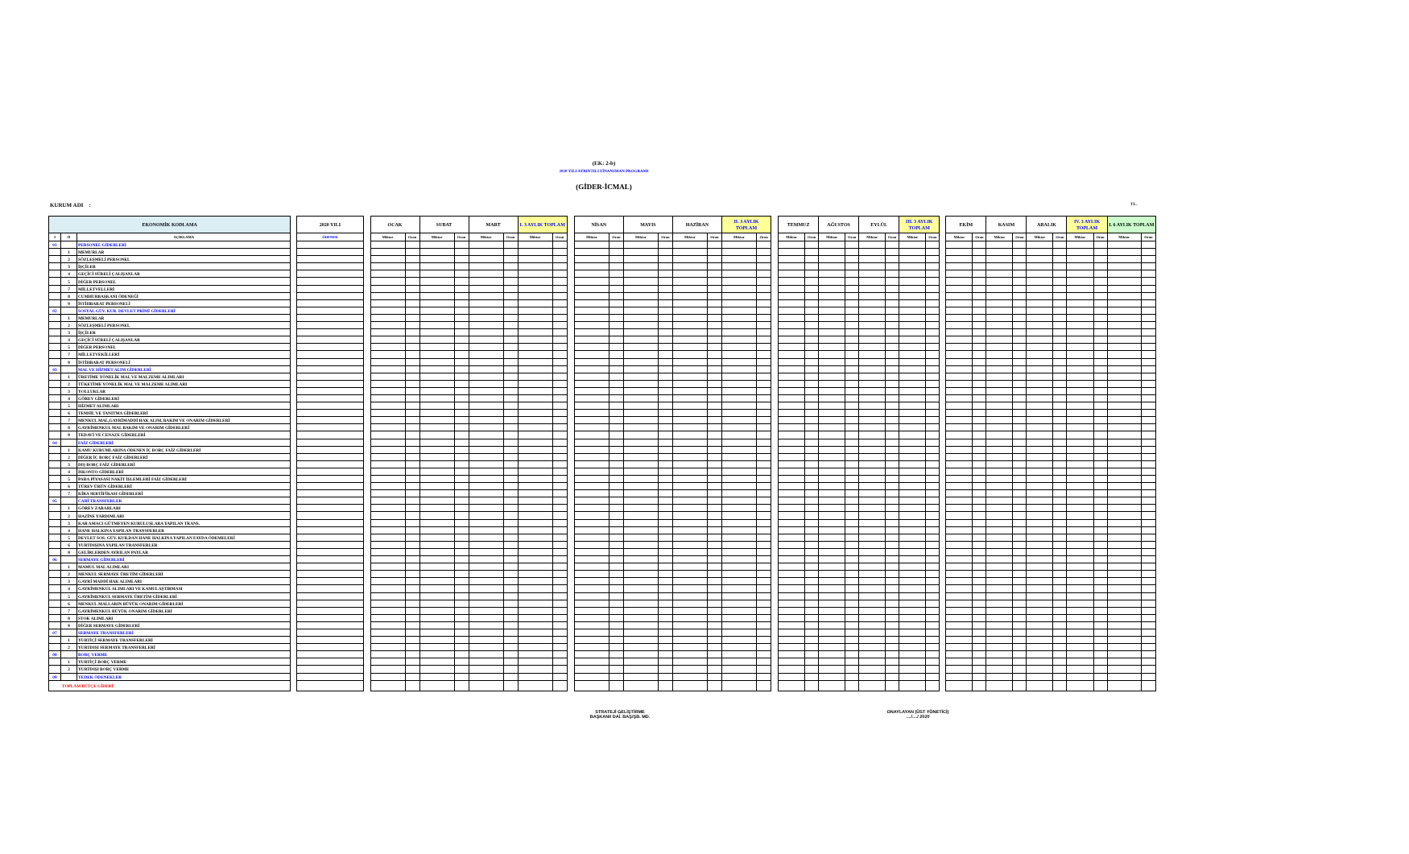(EK: 2-b)
2020 YILI AYRINTILI FİNANSMAN PROGRAMI
(GİDER-İCMAL)
KURUM ADI : TL.
| EKONOMİK KODLAMA | | | | 2020 YILI | | OCAK | | SUBAT | | MART | | I. 3 AYLIK TOPLAM | | | NİSAN | | MAYIS | | HAZİRAN | | II. 3 AYLIK TOPLAM | | | TEMMUZ | | AĞUSTOS | | EYLÜL | | III. 3 AYLIK TOPLAM | | | EKİM | | KASIM | | ARALIK | | IV. 3 AYLIK TOPLAM | | I. 6 AYLIK TOPLAM | |
| --- | --- | --- | --- | --- | --- | --- | --- | --- | --- | --- | --- | --- | --- | --- | --- | --- | --- | --- | --- | --- | --- | --- | --- | --- | --- | --- | --- | --- | --- | --- | --- | --- | --- | --- | --- | --- | --- | --- | --- | --- | --- | --- |
| I | II | AÇIKLAMA | | ÖDENEK | | Miktar | Oran | Miktar | Oran | Miktar | Oran | Miktar | Oran | | Miktar | Oran | Miktar | Oran | Miktar | Oran | Miktar | Oran | | Miktar | Oran | Miktar | Oran | Miktar | Oran | Miktar | Oran | | Miktar | Oran | Miktar | Oran | Miktar | Oran | Miktar | Oran | Miktar | Oran |
| 01 | | PERSONEL GİDERLERİ | | | | | | | | | | | | | | | | | | | | | | | | | | | | | | | | | | | | | | | | |
| | 1 | MEMURLAR | | | | | | | | | | | | | | | | | | | | | | | | | | | | | | | | | | | | | | | | |
| | 2 | SÖZLEŞMELİ PERSONEL | | | | | | | | | | | | | | | | | | | | | | | | | | | | | | | | | | | | | | | | |
| | 3 | İŞÇİLER | | | | | | | | | | | | | | | | | | | | | | | | | | | | | | | | | | | | | | | | |
| | 4 | GEÇİCİ SÜRELİ ÇALIŞANLAR | | | | | | | | | | | | | | | | | | | | | | | | | | | | | | | | | | | | | | | | |
| | 5 | DİĞER PERSONEL | | | | | | | | | | | | | | | | | | | | | | | | | | | | | | | | | | | | | | | | |
| | 7 | MİLLETVELLERİ | | | | | | | | | | | | | | | | | | | | | | | | | | | | | | | | | | | | | | | | |
| | 8 | CUMHURBAŞKANI ÖDENEĞİ | | | | | | | | | | | | | | | | | | | | | | | | | | | | | | | | | | | | | | | | |
| | 9 | İSTİHBARAT PERSONELİ | | | | | | | | | | | | | | | | | | | | | | | | | | | | | | | | | | | | | | | | |
| 02 | | SOSYAL GÜV. KUR. DEVLET PRİMİ GİDERLERİ | | | | | | | | | | | | | | | | | | | | | | | | | | | | | | | | | | | | | | | | |
| | 1 | MEMURLAR | | | | | | | | | | | | | | | | | | | | | | | | | | | | | | | | | | | | | | | | |
| | 2 | SÖZLEŞMELİ PERSONEL | | | | | | | | | | | | | | | | | | | | | | | | | | | | | | | | | | | | | | | | |
| | 3 | İŞÇİLER | | | | | | | | | | | | | | | | | | | | | | | | | | | | | | | | | | | | | | | | |
| | 4 | GEÇİCİ SÜRELİ ÇALIŞANLAR | | | | | | | | | | | | | | | | | | | | | | | | | | | | | | | | | | | | | | | | |
| | 5 | DİĞER PERSONEL | | | | | | | | | | | | | | | | | | | | | | | | | | | | | | | | | | | | | | | | |
| | 7 | MİLLETVEKİLLERİ | | | | | | | | | | | | | | | | | | | | | | | | | | | | | | | | | | | | | | | | |
| | 9 | İSTİHBARAT PERSONELİ | | | | | | | | | | | | | | | | | | | | | | | | | | | | | | | | | | | | | | | | |
| 03 | | MAL VE HİZMET ALIM GİDERLERİ | | | | | | | | | | | | | | | | | | | | | | | | | | | | | | | | | | | | | | | | |
| | 1 | ÜRETİME YÖNELİK MAL VE MALZEME ALIMLARI | | | | | | | | | | | | | | | | | | | | | | | | | | | | | | | | | | | | | | | | |
| | 2 | TÜKETİME YÖNELİK MAL VE MALZEME ALIMLARI | | | | | | | | | | | | | | | | | | | | | | | | | | | | | | | | | | | | | | | | |
| | 3 | YOLLUKLAR | | | | | | | | | | | | | | | | | | | | | | | | | | | | | | | | | | | | | | | | |
| | 4 | GÖREV GİDERLERİ | | | | | | | | | | | | | | | | | | | | | | | | | | | | | | | | | | | | | | | | |
| | 5 | HİZMET ALIMLARI | | | | | | | | | | | | | | | | | | | | | | | | | | | | | | | | | | | | | | | | |
| | 6 | TEMSİL VE TANITMA GİDERLERİ | | | | | | | | | | | | | | | | | | | | | | | | | | | | | | | | | | | | | | | | |
| | 7 | MENKUL MAL,GAYRİMADDİ HAK ALIM, BAKIM VE ONARIM GİDERLERİ | | | | | | | | | | | | | | | | | | | | | | | | | | | | | | | | | | | | | | | | |
| | 8 | GAYRİMENKUL MAL BAKIM VE ONARIM GİDERLERİ | | | | | | | | | | | | | | | | | | | | | | | | | | | | | | | | | | | | | | | | |
| | 9 | TEDAVİ VE CENAZE GİDERLERİ | | | | | | | | | | | | | | | | | | | | | | | | | | | | | | | | | | | | | | | | |
| 04 | | FAİZ GİDERLERİ | | | | | | | | | | | | | | | | | | | | | | | | | | | | | | | | | | | | | | | | |
| | 1 | KAMU KURUMLARINA ÖDENEN İÇ BORÇ FAİZ GİDERLERİ | | | | | | | | | | | | | | | | | | | | | | | | | | | | | | | | | | | | | | | | |
| | 2 | DİĞER İÇ BORÇ FAİZ GİDERLERİ | | | | | | | | | | | | | | | | | | | | | | | | | | | | | | | | | | | | | | | | |
| | 3 | DIŞ BORÇ FAİZ GİDERLERİ | | | | | | | | | | | | | | | | | | | | | | | | | | | | | | | | | | | | | | | | |
| | 4 | İSKONTO GİDERLERİ | | | | | | | | | | | | | | | | | | | | | | | | | | | | | | | | | | | | | | | | |
| | 5 | PARA PİYASASI NAKİT İŞLEMLERİ FAİZ GİDERLERİ | | | | | | | | | | | | | | | | | | | | | | | | | | | | | | | | | | | | | | | | |
| | 6 | TÜREV ÜRÜN GİDERLERİ | | | | | | | | | | | | | | | | | | | | | | | | | | | | | | | | | | | | | | | | |
| | 7 | KİRA SERTİFİKASI GİDERLERİ | | | | | | | | | | | | | | | | | | | | | | | | | | | | | | | | | | | | | | | | |
| 05 | | CARİ TRANSFERLER | | | | | | | | | | | | | | | | | | | | | | | | | | | | | | | | | | | | | | | | |
| | 1 | GÖREV ZARARLARI | | | | | | | | | | | | | | | | | | | | | | | | | | | | | | | | | | | | | | | | |
| | 2 | HAZİNE YARDIMLARI | | | | | | | | | | | | | | | | | | | | | | | | | | | | | | | | | | | | | | | | |
| | 3 | KAR AMACI GÜTMEYEN KURULUŞLARA YAPILAN TRANS. | | | | | | | | | | | | | | | | | | | | | | | | | | | | | | | | | | | | | | | | |
| | 4 | HANE HALKINA YAPILAN TRANSFERLER | | | | | | | | | | | | | | | | | | | | | | | | | | | | | | | | | | | | | | | | |
| | 5 | DEVLET SOS. GÜV. KUR.DAN HANE HALKINA YAPILAN FAYDA ÖDEMELERİ | | | | | | | | | | | | | | | | | | | | | | | | | | | | | | | | | | | | | | | | |
| | 6 | YURTDIŞINA YAPILAN TRANSFERLER | | | | | | | | | | | | | | | | | | | | | | | | | | | | | | | | | | | | | | | | |
| | 8 | GELİRLERDEN AYRILAN PAYLAR | | | | | | | | | | | | | | | | | | | | | | | | | | | | | | | | | | | | | | | | |
| 06 | | SERMAYE GİDERLERİ | | | | | | | | | | | | | | | | | | | | | | | | | | | | | | | | | | | | | | | | |
| | 1 | MAMUL MAL ALIMLARI | | | | | | | | | | | | | | | | | | | | | | | | | | | | | | | | | | | | | | | | |
| | 2 | MENKUL SERMAYE ÜRETİM GİDERLERİ | | | | | | | | | | | | | | | | | | | | | | | | | | | | | | | | | | | | | | | | |
| | 3 | GAYRİ MADDİ HAK ALIMLARI | | | | | | | | | | | | | | | | | | | | | | | | | | | | | | | | | | | | | | | | |
| | 4 | GAYRİMENKUL ALIMLARI VE KAMULAŞTIRMASI | | | | | | | | | | | | | | | | | | | | | | | | | | | | | | | | | | | | | | | | |
| | 5 | GAYRİMENKUL SERMAYE ÜRETİM GİDERLERİ | | | | | | | | | | | | | | | | | | | | | | | | | | | | | | | | | | | | | | | | |
| | 6 | MENKUL MALLARIN BÜYÜK ONARIM GİDERLERİ | | | | | | | | | | | | | | | | | | | | | | | | | | | | | | | | | | | | | | | | |
| | 7 | GAYRİMENKUL BÜYÜK ONARIM GİDERLERİ | | | | | | | | | | | | | | | | | | | | | | | | | | | | | | | | | | | | | | | | |
| | 8 | STOK ALIMLARI | | | | | | | | | | | | | | | | | | | | | | | | | | | | | | | | | | | | | | | | |
| | 9 | DİĞER SERMAYE GİDERLERİ | | | | | | | | | | | | | | | | | | | | | | | | | | | | | | | | | | | | | | | | |
| 07 | | SERMAYE TRANSFERLERİ | | | | | | | | | | | | | | | | | | | | | | | | | | | | | | | | | | | | | | | | |
| | 1 | YURTİÇİ SERMAYE TRANSFERLERİ | | | | | | | | | | | | | | | | | | | | | | | | | | | | | | | | | | | | | | | | |
| | 2 | YURTDIŞI SERMAYE TRANSFERLERİ | | | | | | | | | | | | | | | | | | | | | | | | | | | | | | | | | | | | | | | | |
| 08 | | BORÇ VERME | | | | | | | | | | | | | | | | | | | | | | | | | | | | | | | | | | | | | | | | |
| | 1 | YURTİÇİ BORÇ VERME | | | | | | | | | | | | | | | | | | | | | | | | | | | | | | | | | | | | | | | | |
| | 2 | YURTDIŞI BORÇ VERME | | | | | | | | | | | | | | | | | | | | | | | | | | | | | | | | | | | | | | | | |
| 09 | | YEDEK ÖDENEKLER | | | | | | | | | | | | | | | | | | | | | | | | | | | | | | | | | | | | | | | | |
| TOPLAM BÜTÇE GİDERİ | | | | | | | | | | | | | | | | | | | | | | | | | | | | | | | | | | | | | | | | | | |
STRATEJİ GELİŞTİRME
BAŞKANI/ DAİ. BAŞ/ŞB. MD.
ONAYLAYAN (ÜST YÖNETİCİ)
..../..../ 2020